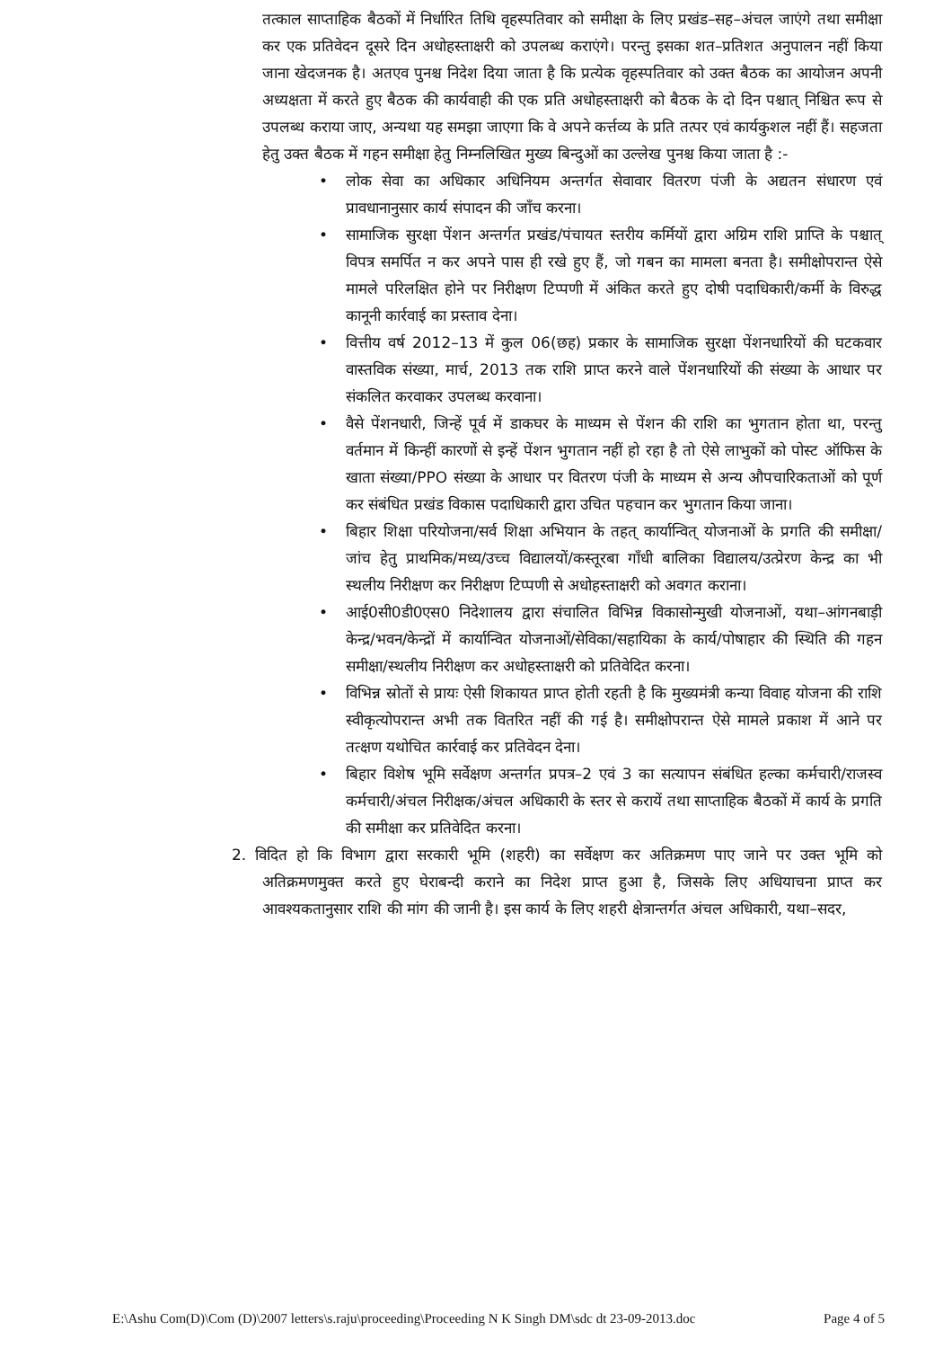तत्काल साप्ताहिक बैठकों में निर्धारित तिथि वृहस्पतिवार को समीक्षा के लिए प्रखंड–सह–अंचल जाएंगे तथा समीक्षा कर एक प्रतिवेदन दूसरे दिन अधोहस्ताक्षरी को उपलब्ध कराएंगे। परन्तु इसका शत–प्रतिशत अनुपालन नहीं किया जाना खेदजनक है। अतएव पुनश्च निदेश दिया जाता है कि प्रत्येक वृहस्पतिवार को उक्त बैठक का आयोजन अपनी अध्यक्षता में करते हुए बैठक की कार्यवाही की एक प्रति अधोहस्ताक्षरी को बैठक के दो दिन पश्चात् निश्चित रूप से उपलब्ध कराया जाए, अन्यथा यह समझा जाएगा कि वे अपने कर्त्तव्य के प्रति तत्पर एवं कार्यकुशल नहीं हैं। सहजता हेतु उक्त बैठक में गहन समीक्षा हेतु निम्नलिखित मुख्य बिन्दुओं का उल्लेख पुनश्च किया जाता है :-
• लोक सेवा का अधिकार अधिनियम अन्तर्गत सेवावार वितरण पंजी के अद्यतन संधारण एवं प्रावधानानुसार कार्य संपादन की जाँच करना।
• सामाजिक सुरक्षा पेंशन अन्तर्गत प्रखंड/पंचायत स्तरीय कर्मियों द्वारा अग्रिम राशि प्राप्ति के पश्चात् विपत्र समर्पित न कर अपने पास ही रखे हुए हैं, जो गबन का मामला बनता है। समीक्षोपरान्त ऐसे मामले परिलक्षित होने पर निरीक्षण टिप्पणी में अंकित करते हुए दोषी पदाधिकारी/कर्मी के विरुद्ध कानूनी कार्रवाई का प्रस्ताव देना।
• वित्तीय वर्ष 2012–13 में कुल 06(छह) प्रकार के सामाजिक सुरक्षा पेंशनधारियों की घटकवार वास्तविक संख्या, मार्च, 2013 तक राशि प्राप्त करने वाले पेंशनधारियों की संख्या के आधार पर संकलित करवाकर उपलब्ध करवाना।
• वैसे पेंशनधारी, जिन्हें पूर्व में डाकघर के माध्यम से पेंशन की राशि का भुगतान होता था, परन्तु वर्तमान में किन्हीं कारणों से इन्हें पेंशन भुगतान नहीं हो रहा है तो ऐसे लाभुकों को पोस्ट ऑफिस के खाता संख्या/PPO संख्या के आधार पर वितरण पंजी के माध्यम से अन्य औपचारिकताओं को पूर्ण कर संबंधित प्रखंड विकास पदाधिकारी द्वारा उचित पहचान कर भुगतान किया जाना।
• बिहार शिक्षा परियोजना/सर्व शिक्षा अभियान के तहत् कार्यान्वित् योजनाओं के प्रगति की समीक्षा/जांच हेतु प्राथमिक/मध्य/उच्च विद्यालयों/कस्तूरबा गाँधी बालिका विद्यालय/उत्प्रेरण केन्द्र का भी स्थलीय निरीक्षण कर निरीक्षण टिप्पणी से अधोहस्ताक्षरी को अवगत कराना।
• आई0सी0डी0एस0 निदेशालय द्वारा संचालित विभिन्न विकासोन्मुखी योजनाओं, यथा–आंगनबाड़ी केन्द्र/भवन/केन्द्रों में कार्यान्वित योजनाओं/सेविका/सहायिका के कार्य/पोषाहार की स्थिति की गहन समीक्षा/स्थलीय निरीक्षण कर अधोहस्ताक्षरी को प्रतिवेदित करना।
• विभिन्न स्रोतों से प्रायः ऐसी शिकायत प्राप्त होती रहती है कि मुख्यमंत्री कन्या विवाह योजना की राशि स्वीकृत्योपरान्त अभी तक वितरित नहीं की गई है। समीक्षोपरान्त ऐसे मामले प्रकाश में आने पर तत्क्षण यथोचित कार्रवाई कर प्रतिवेदन देना।
• बिहार विशेष भूमि सर्वेक्षण अन्तर्गत प्रपत्र–2 एवं 3 का सत्यापन संबंधित हल्का कर्मचारी/राजस्व कर्मचारी/अंचल निरीक्षक/अंचल अधिकारी के स्तर से करायें तथा साप्ताहिक बैठकों में कार्य के प्रगति की समीक्षा कर प्रतिवेदित करना।
2. विदित हो कि विभाग द्वारा सरकारी भूमि (शहरी) का सर्वेक्षण कर अतिक्रमण पाए जाने पर उक्त भूमि को अतिक्रमणमुक्त करते हुए घेराबन्दी कराने का निदेश प्राप्त हुआ है, जिसके लिए अधियाचना प्राप्त कर आवश्यकतानुसार राशि की मांग की जानी है। इस कार्य के लिए शहरी क्षेत्रान्तर्गत अंचल अधिकारी, यथा–सदर,
E:\Ashu Com(D)\Com (D)\2007 letters\s.raju\proceeding\Proceeding N K Singh DM\sdc dt 23-09-2013.doc Page 4 of 5